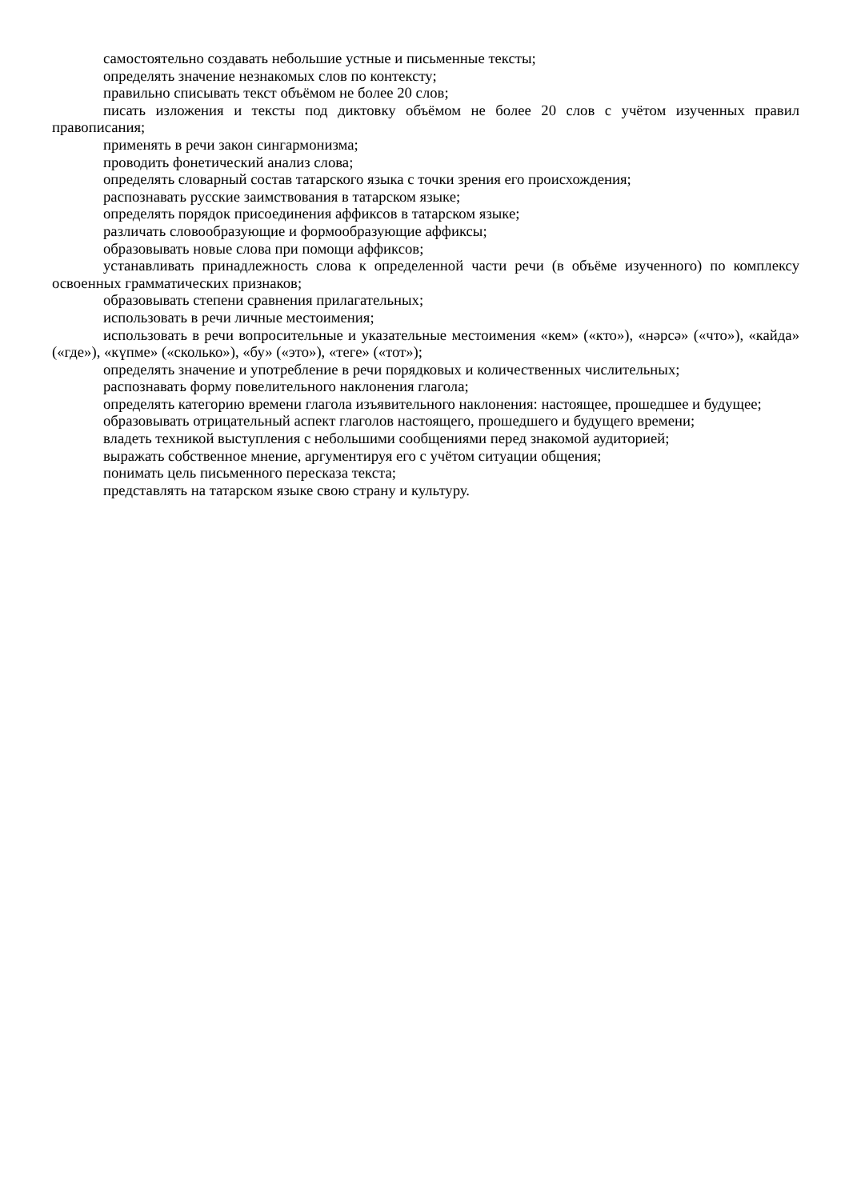самостоятельно создавать небольшие устные и письменные тексты;
определять значение незнакомых слов по контексту;
правильно списывать текст объёмом не более 20 слов;
писать изложения и тексты под диктовку объёмом не более 20 слов с учётом изученных правил правописания;
применять в речи закон сингармонизма;
проводить фонетический анализ слова;
определять словарный состав татарского языка с точки зрения его происхождения;
распознавать русские заимствования в татарском языке;
определять порядок присоединения аффиксов в татарском языке;
различать словообразующие и формообразующие аффиксы;
образовывать новые слова при помощи аффиксов;
устанавливать принадлежность слова к определенной части речи (в объёме изученного) по комплексу освоенных грамматических признаков;
образовывать степени сравнения прилагательных;
использовать в речи личные местоимения;
использовать в речи вопросительные и указательные местоимения «кем» («кто»), «нәрсә» («что»), «кайда» («где»), «күпме» («сколько»), «бу» («это»), «теге» («тот»);
определять значение и употребление в речи порядковых и количественных числительных;
распознавать форму повелительного наклонения глагола;
определять категорию времени глагола изъявительного наклонения: настоящее, прошедшее и будущее;
образовывать отрицательный аспект глаголов настоящего, прошедшего и будущего времени;
владеть техникой выступления с небольшими сообщениями перед знакомой аудиторией;
выражать собственное мнение, аргументируя его с учётом ситуации общения;
понимать цель письменного пересказа текста;
представлять на татарском языке свою страну и культуру.